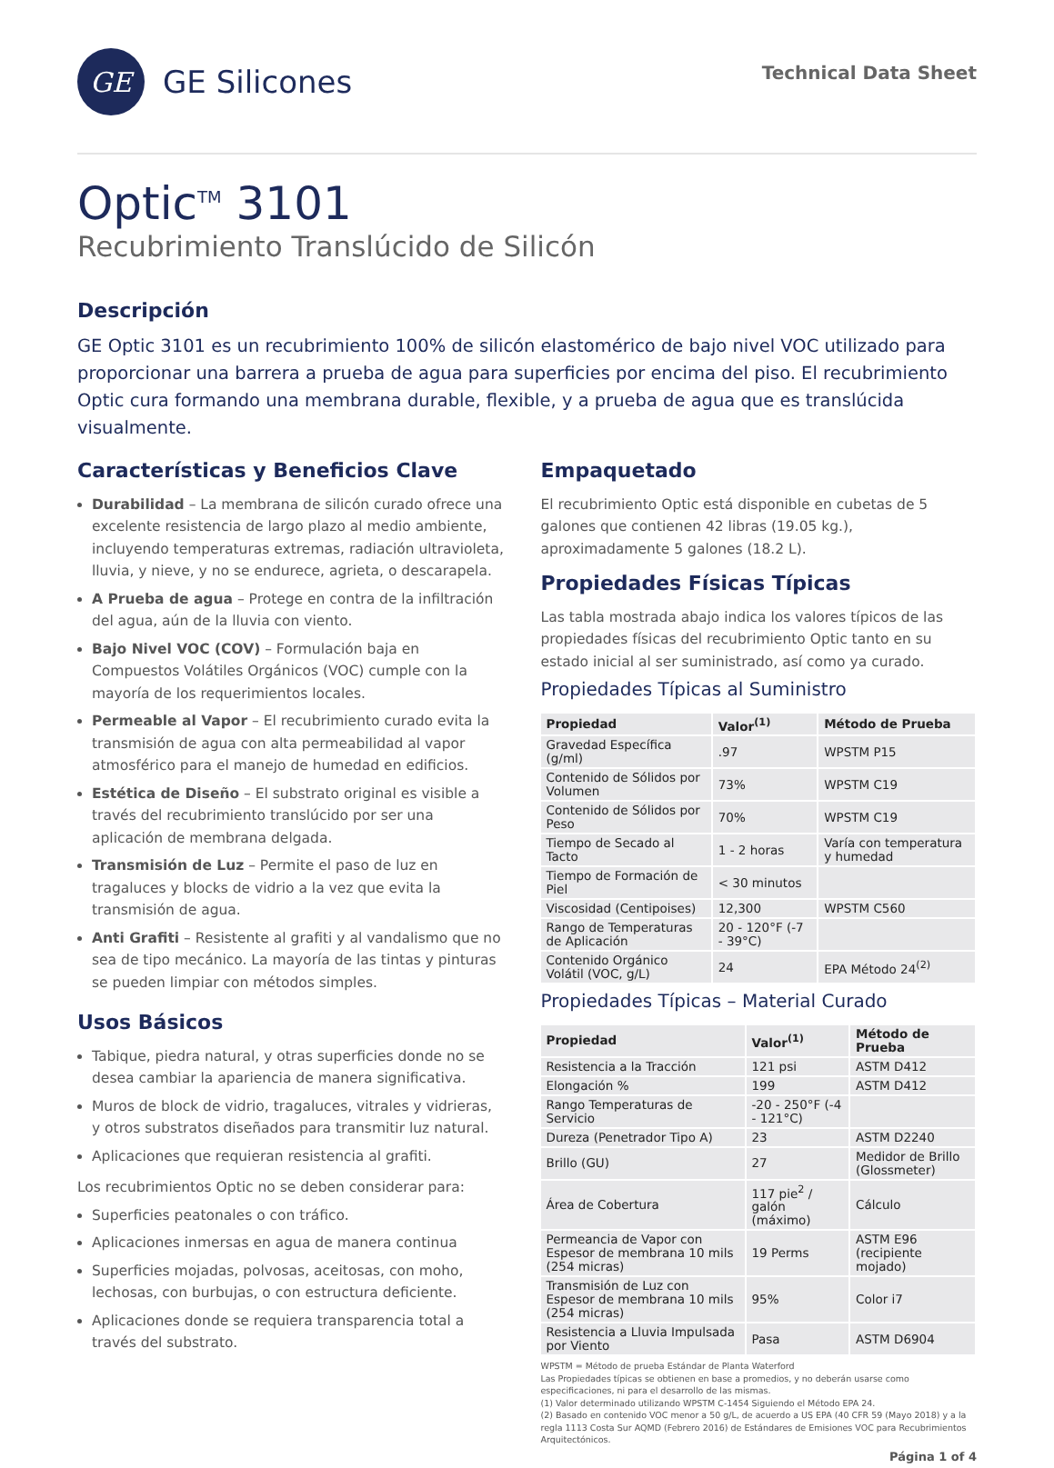GE
GE Silicones
Technical Data Sheet
Optic<sup>TM</sup> 3101
Recubrimiento Translúcido de Silicón
Descripción
GE Optic 3101 es un recubrimiento 100% de silicón elastomérico de bajo nivel VOC utilizado para proporcionar una barrera a prueba de agua para superficies por encima del piso. El recubrimiento Optic cura formando una membrana durable, flexible, y a prueba de agua que es translúcida visualmente.
Características y Beneficios Clave
Durabilidad – La membrana de silicón curado ofrece una excelente resistencia de largo plazo al medio ambiente, incluyendo temperaturas extremas, radiación ultravioleta, lluvia, y nieve, y no se endurece, agrieta, o descarapela.
A Prueba de agua – Protege en contra de la infiltración del agua, aún de la lluvia con viento.
Bajo Nivel VOC (COV) – Formulación baja en Compuestos Volátiles Orgánicos (VOC) cumple con la mayoría de los requerimientos locales.
Permeable al Vapor – El recubrimiento curado evita la transmisión de agua con alta permeabilidad al vapor atmosférico para el manejo de humedad en edificios.
Estética de Diseño – El substrato original es visible a través del recubrimiento translúcido por ser una aplicación de membrana delgada.
Transmisión de Luz – Permite el paso de luz en tragaluces y blocks de vidrio a la vez que evita la transmisión de agua.
Anti Grafiti – Resistente al grafiti y al vandalismo que no sea de tipo mecánico. La mayoría de las tintas y pinturas se pueden limpiar con métodos simples.
Usos Básicos
Tabique, piedra natural, y otras superficies donde no se desea cambiar la apariencia de manera significativa.
Muros de block de vidrio, tragaluces, vitrales y vidrieras, y otros substratos diseñados para transmitir luz natural.
Aplicaciones que requieran resistencia al grafiti.
Los recubrimientos Optic no se deben considerar para:
Superficies peatonales o con tráfico.
Aplicaciones inmersas en agua de manera continua
Superficies mojadas, polvosas, aceitosas, con moho, lechosas, con burbujas, o con estructura deficiente.
Aplicaciones donde se requiera transparencia total a través del substrato.
Empaquetado
El recubrimiento Optic está disponible en cubetas de 5 galones que contienen 42 libras (19.05 kg.), aproximadamente 5 galones (18.2 L).
Propiedades Físicas Típicas
Las tabla mostrada abajo indica los valores típicos de las propiedades físicas del recubrimiento Optic tanto en su estado inicial al ser suministrado, así como ya curado.
Propiedades Típicas al Suministro
| Propiedad | Valor<sup>(1)</sup> | Método de Prueba |
| --- | --- | --- |
| Gravedad Específica (g/ml) | .97 | WPSTM P15 |
| Contenido de Sólidos por Volumen | 73% | WPSTM C19 |
| Contenido de Sólidos por Peso | 70% | WPSTM C19 |
| Tiempo de Secado al Tacto | 1 - 2 horas | Varía con temperatura y humedad |
| Tiempo de Formación de Piel | < 30 minutos | |
| Viscosidad (Centipoises) | 12,300 | WPSTM C560 |
| Rango de Temperaturas de Aplicación | 20 - 120°F (-7 - 39°C) | |
| Contenido Orgánico Volátil (VOC, g/L) | 24 | EPA Método 24<sup>(2)</sup> |
Propiedades Típicas – Material Curado
| Propiedad | Valor<sup>(1)</sup> | Método de Prueba |
| --- | --- | --- |
| Resistencia a la Tracción | 121 psi | ASTM D412 |
| Elongación % | 199 | ASTM D412 |
| Rango Temperaturas de Servicio | -20 - 250°F (-4 - 121°C) | |
| Dureza (Penetrador Tipo A) | 23 | ASTM D2240 |
| Brillo (GU) | 27 | Medidor de Brillo (Glossmeter) |
| Área de Cobertura | 117 pie<sup>2</sup> / galón (máximo) | Cálculo |
| Permeancia de Vapor con Espesor de membrana 10 mils (254 micras) | 19 Perms | ASTM E96 (recipiente mojado) |
| Transmisión de Luz con Espesor de membrana 10 mils (254 micras) | 95% | Color i7 |
| Resistencia a Lluvia Impulsada por Viento | Pasa | ASTM D6904 |
WPSTM = Método de prueba Estándar de Planta Waterford
Las Propiedades típicas se obtienen en base a promedios, y no deberán usarse como especificaciones, ni para el desarrollo de las mismas.
(1) Valor determinado utilizando WPSTM C-1454 Siguiendo el Método EPA 24.
(2) Basado en contenido VOC menor a 50 g/L, de acuerdo a US EPA (40 CFR 59 (Mayo 2018) y a la regla 1113 Costa Sur AQMD (Febrero 2016) de Estándares de Emisiones VOC para Recubrimientos Arquitectónicos.
Página 1 of 4